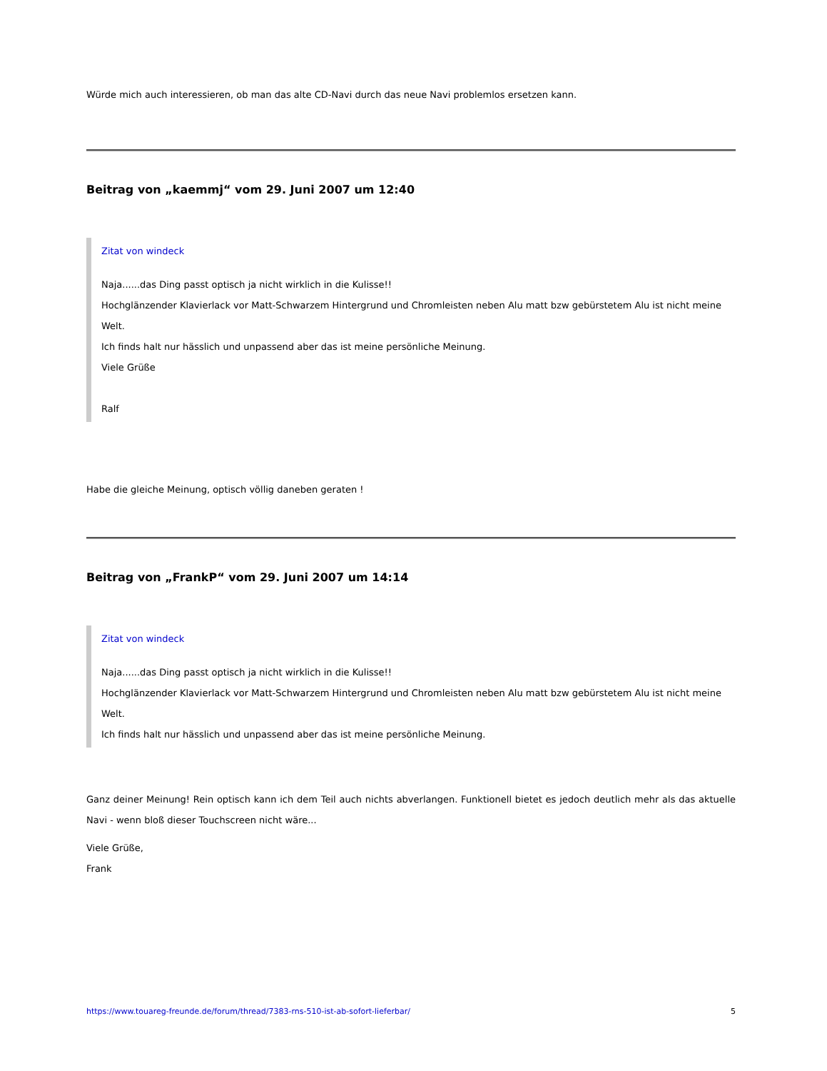Würde mich auch interessieren, ob man das alte CD-Navi durch das neue Navi problemlos ersetzen kann.
Beitrag von „kaemmj“ vom 29. Juni 2007 um 12:40
Zitat von windeck
Naja......das Ding passt optisch ja nicht wirklich in die Kulisse!!
Hochglänzender Klavierlack vor Matt-Schwarzem Hintergrund und Chromleisten neben Alu matt bzw gebürstetem Alu ist nicht meine Welt.
Ich finds halt nur hässlich und unpassend aber das ist meine persönliche Meinung.
Viele Grüße
Ralf
Habe die gleiche Meinung, optisch völlig daneben geraten !
Beitrag von „FrankP“ vom 29. Juni 2007 um 14:14
Zitat von windeck
Naja......das Ding passt optisch ja nicht wirklich in die Kulisse!!
Hochglänzender Klavierlack vor Matt-Schwarzem Hintergrund und Chromleisten neben Alu matt bzw gebürstetem Alu ist nicht meine Welt.
Ich finds halt nur hässlich und unpassend aber das ist meine persönliche Meinung.
Ganz deiner Meinung! Rein optisch kann ich dem Teil auch nichts abverlangen. Funktionell bietet es jedoch deutlich mehr als das aktuelle Navi - wenn bloß dieser Touchscreen nicht wäre...
Viele Grüße,
Frank
https://www.touareg-freunde.de/forum/thread/7383-rns-510-ist-ab-sofort-lieferbar/ 5